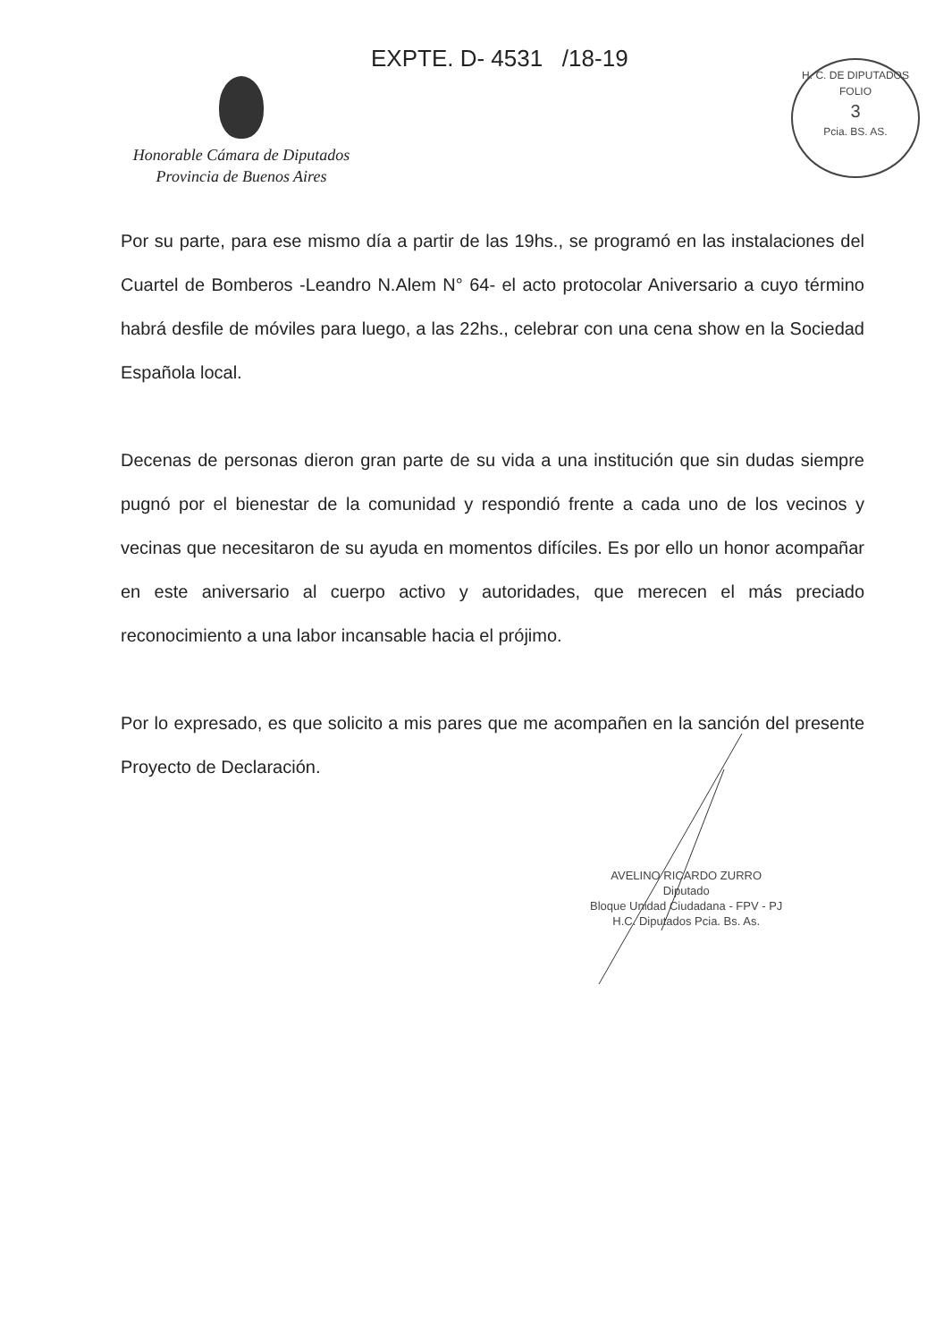EXPTE. D- 4531 /18-19
Honorable Cámara de Diputados
Provincia de Buenos Aires
H. C. DE DIPUTADOS
FOLIO
3
Pcia. BS. AS.
Por su parte, para ese mismo día a partir de las 19hs., se programó en las instalaciones del Cuartel de Bomberos -Leandro N.Alem N° 64- el acto protocolar Aniversario a cuyo término habrá desfile de móviles para luego, a las 22hs., celebrar con una cena show en la Sociedad Española local.
Decenas de personas dieron gran parte de su vida a una institución que sin dudas siempre pugnó por el bienestar de la comunidad y respondió frente a cada uno de los vecinos y vecinas que necesitaron de su ayuda en momentos difíciles. Es por ello un honor acompañar en este aniversario al cuerpo activo y autoridades, que merecen el más preciado reconocimiento a una labor incansable hacia el prójimo.
Por lo expresado, es que solicito a mis pares que me acompañen en la sanción del presente Proyecto de Declaración.
AVELINO RICARDO ZURRO
Diputado
Bloque Unidad Ciudadana - FPV - PJ
H.C. Diputados Pcia. Bs. As.